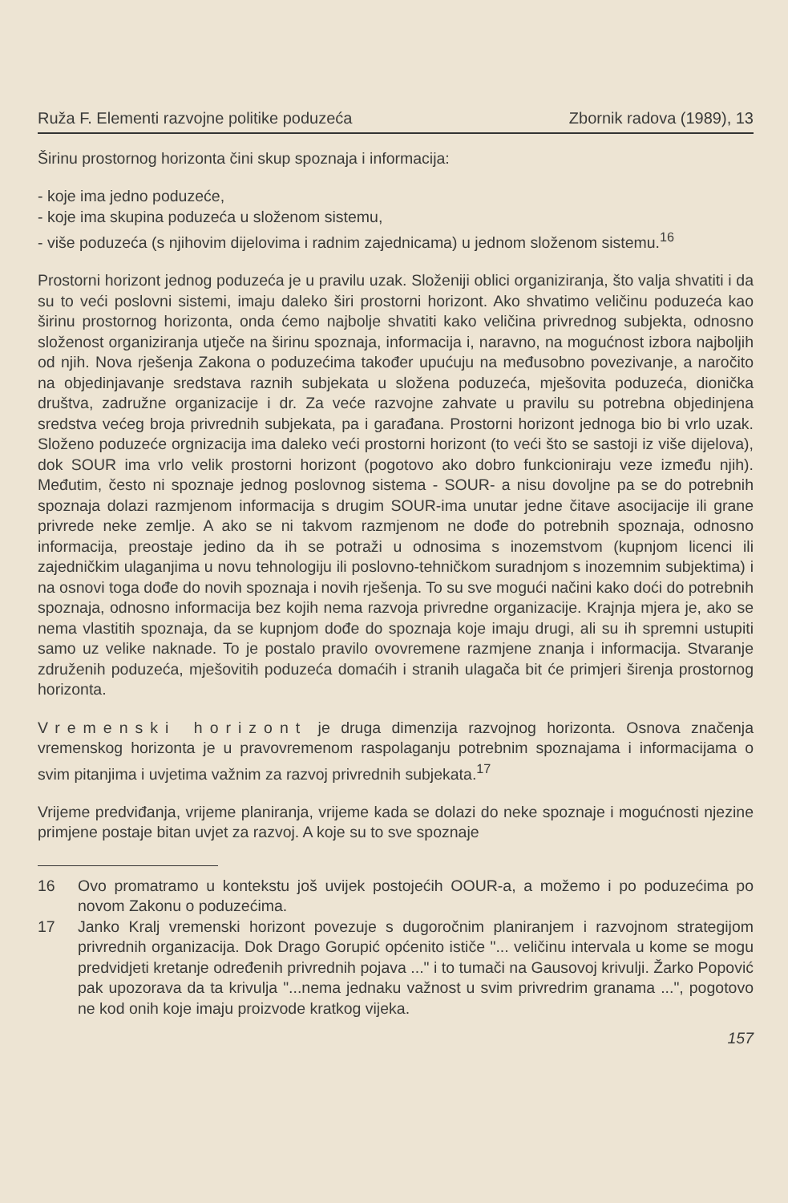Ruža F. Elementi razvojne politike poduzeća Zbornik radova (1989), 13
Širinu prostornog horizonta čini skup spoznaja i informacija:
- koje ima jedno poduzeće,
- koje ima skupina poduzeća u složenom sistemu,
- više poduzeća (s njihovim dijelovima i radnim zajednicama) u jednom složenom sistemu.<sup>16</sup>
Prostorni horizont jednog poduzeća je u pravilu uzak. Složeniji oblici organiziranja, što valja shvatiti i da su to veći poslovni sistemi, imaju daleko širi prostorni horizont. Ako shvatimo veličinu poduzeća kao širinu prostornog horizonta, onda ćemo najbolje shvatiti kako veličina privrednog subjekta, odnosno složenost organiziranja utječe na širinu spoznaja, informacija i, naravno, na mogućnost izbora najboljih od njih. Nova rješenja Zakona o poduzećima također upućuju na međusobno povezivanje, a naročito na objedinjavanje sredstava raznih subjekata u složena poduzeća, mješovita poduzeća, dionička društva, zadružne organizacije i dr. Za veće razvojne zahvate u pravilu su potrebna objedinjena sredstva većeg broja privrednih subjekata, pa i garađana. Prostorni horizont jednoga bio bi vrlo uzak. Složeno poduzeće orgnizacija ima daleko veći prostorni horizont (to veći što se sastoji iz više dijelova), dok SOUR ima vrlo velik prostorni horizont (pogotovo ako dobro funkcioniraju veze između njih). Međutim, često ni spoznaje jednog poslovnog sistema - SOUR- a nisu dovoljne pa se do potrebnih spoznaja dolazi razmjenom informacija s drugim SOUR-ima unutar jedne čitave asocijacije ili grane privrede neke zemlje. A ako se ni takvom razmjenom ne dođe do potrebnih spoznaja, odnosno informacija, preostaje jedino da ih se potraži u odnosima s inozemstvom (kupnjom licenci ili zajedničkim ulaganjima u novu tehnologiju ili poslovno-tehničkom suradnjom s inozemnim subjektima) i na osnovi toga dođe do novih spoznaja i novih rješenja. To su sve mogući načini kako doći do potrebnih spoznaja, odnosno informacija bez kojih nema razvoja privredne organizacije. Krajnja mjera je, ako se nema vlastitih spoznaja, da se kupnjom dođe do spoznaja koje imaju drugi, ali su ih spremni ustupiti samo uz velike naknade. To je postalo pravilo ovovremene razmjene znanja i informacija. Stvaranje združenih poduzeća, mješovitih poduzeća domaćih i stranih ulagača bit će primjeri širenja prostornog horizonta.
Vremenski horizont je druga dimenzija razvojnog horizonta. Osnova značenja vremenskog horizonta je u pravovremenom raspolaganju potrebnim spoznajama i informacijama o svim pitanjima i uvjetima važnim za razvoj privrednih subjekata.<sup>17</sup>
Vrijeme predviđanja, vrijeme planiranja, vrijeme kada se dolazi do neke spoznaje i mogućnosti njezine primjene postaje bitan uvjet za razvoj. A koje su to sve spoznaje
16 Ovo promatramo u kontekstu još uvijek postojećih OOUR-a, a možemo i po poduzećima po novom Zakonu o poduzećima.
17 Janko Kralj vremenski horizont povezuje s dugoročnim planiranjem i razvojnom strategijom privrednih organizacija. Dok Drago Gorupić općenito ističe "... veličinu intervala u kome se mogu predvidjeti kretanje određenih privrednih pojava ..." i to tumači na Gausovoj krivulji. Žarko Popović pak upozorava da ta krivulja "...nema jednaku važnost u svim privredrim granama ...", pogotovo ne kod onih koje imaju proizvode kratkog vijeka.
157